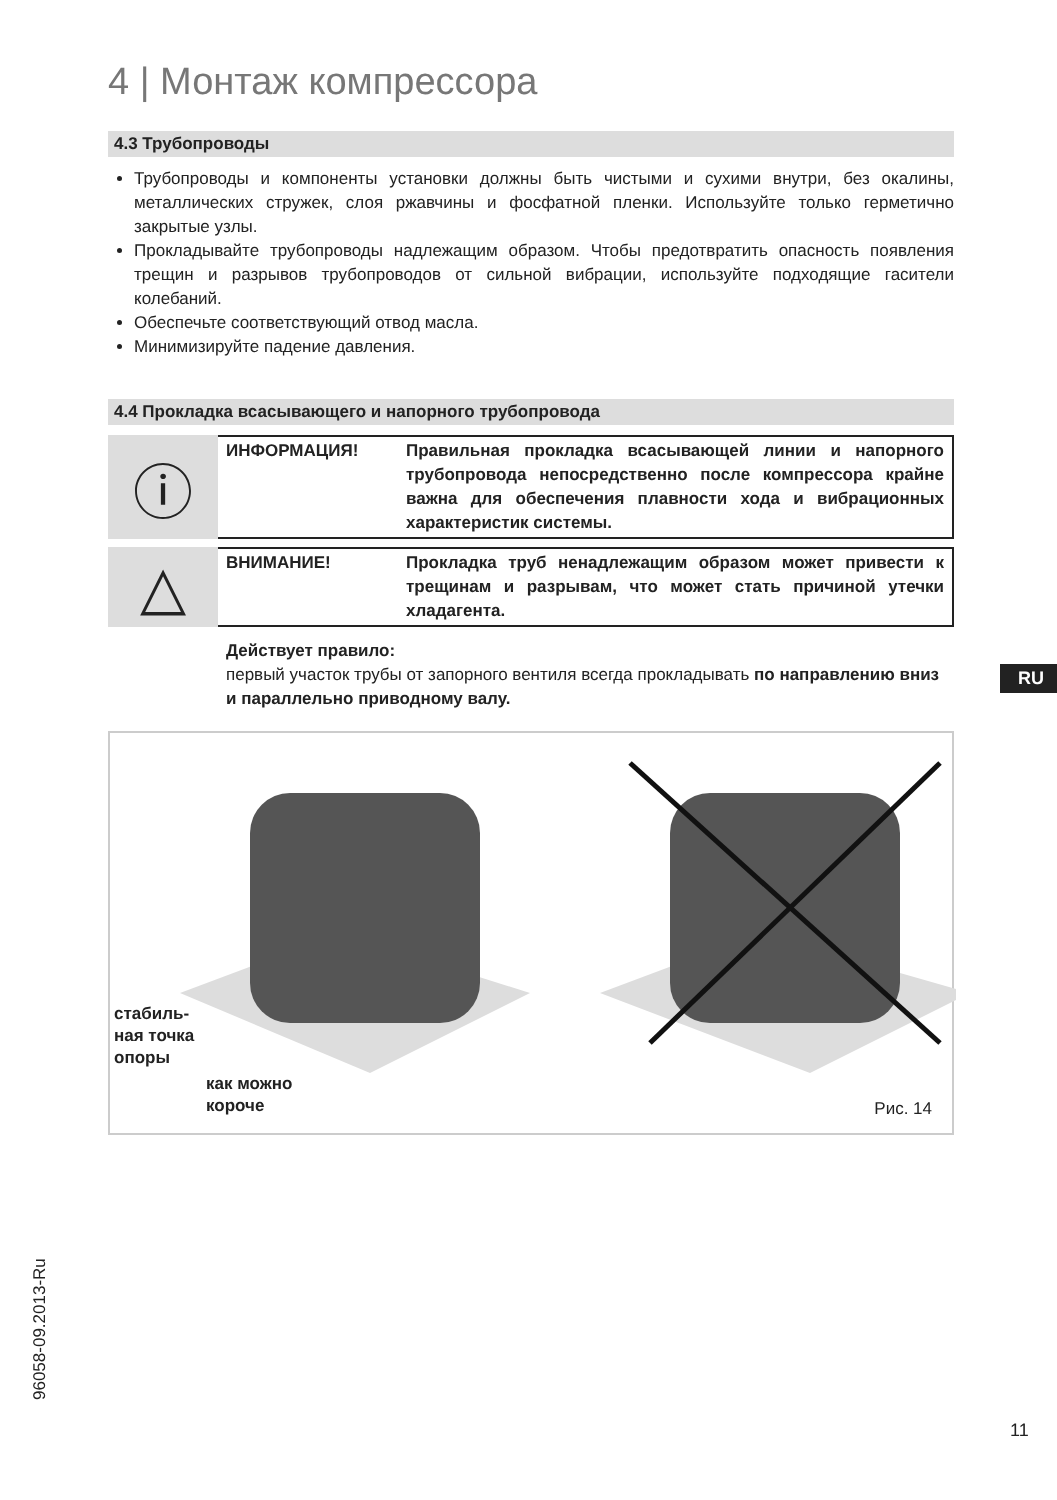4 | Монтаж компрессора
4.3 Трубопроводы
Трубопроводы и компоненты установки должны быть чистыми и сухими внутри, без окалины, металлических стружек, слоя ржавчины и фосфатной пленки. Используйте только герметично закрытые узлы.
Прокладывайте трубопроводы надлежащим образом. Чтобы предотвратить опасность появления трещин и разрывов трубопроводов от сильной вибрации, используйте подходящие гасители колебаний.
Обеспечьте соответствующий отвод масла.
Минимизируйте падение давления.
4.4 Прокладка всасывающего и напорного трубопровода
ⓘ
ИНФОРМАЦИЯ! Правильная прокладка всасывающей линии и напорного трубопровода непосредственно после компрессора крайне важна для обеспечения плавности хода и вибрационных характеристик системы.
△
ВНИМАНИЕ! Прокладка труб ненадлежащим образом может привести к трещинам и разрывам, что может стать причиной утечки хладагента.
Действует правило:
первый участок трубы от запорного вентиля всегда прокладывать по направлению вниз и параллельно приводному валу.
стабиль-
ная точка
опоры
как можно
короче
Рис. 14
RU
96058-09.2013-Ru
11